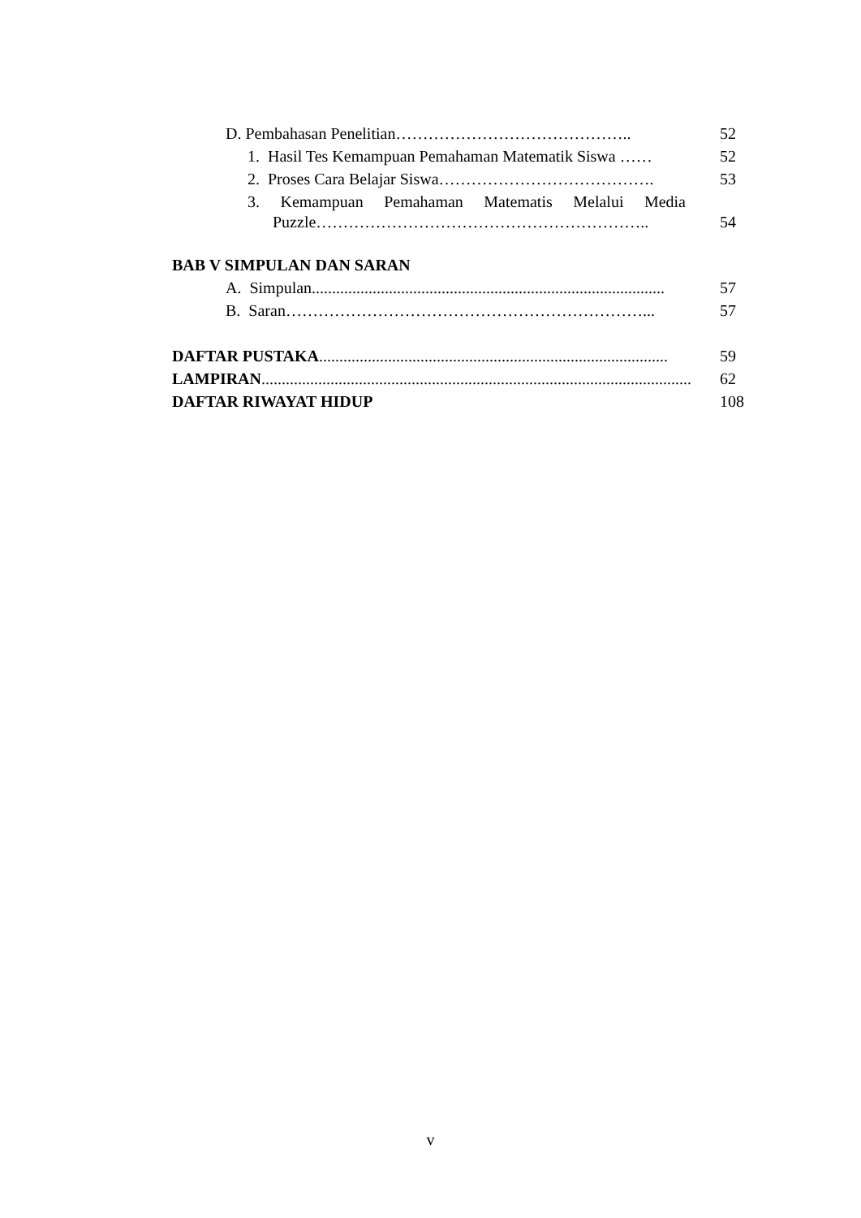D. Pembahasan Penelitian…………………………………….. 52
1. Hasil Tes Kemampuan Pemahaman Matematik Siswa …… 52
2. Proses Cara Belajar Siswa…………………………………. 53
3. Kemampuan Pemahaman Matematis Melalui Media
Puzzle…………………………………………………….. 54
BAB V SIMPULAN DAN SARAN
A. Simpulan....................................................................................... 57
B. Saran…………………………………………………………... 57
DAFTAR PUSTAKA...................................................................................... 59
LAMPIRAN.......................................................................................................... 62
DAFTAR RIWAYAT HIDUP 108
v